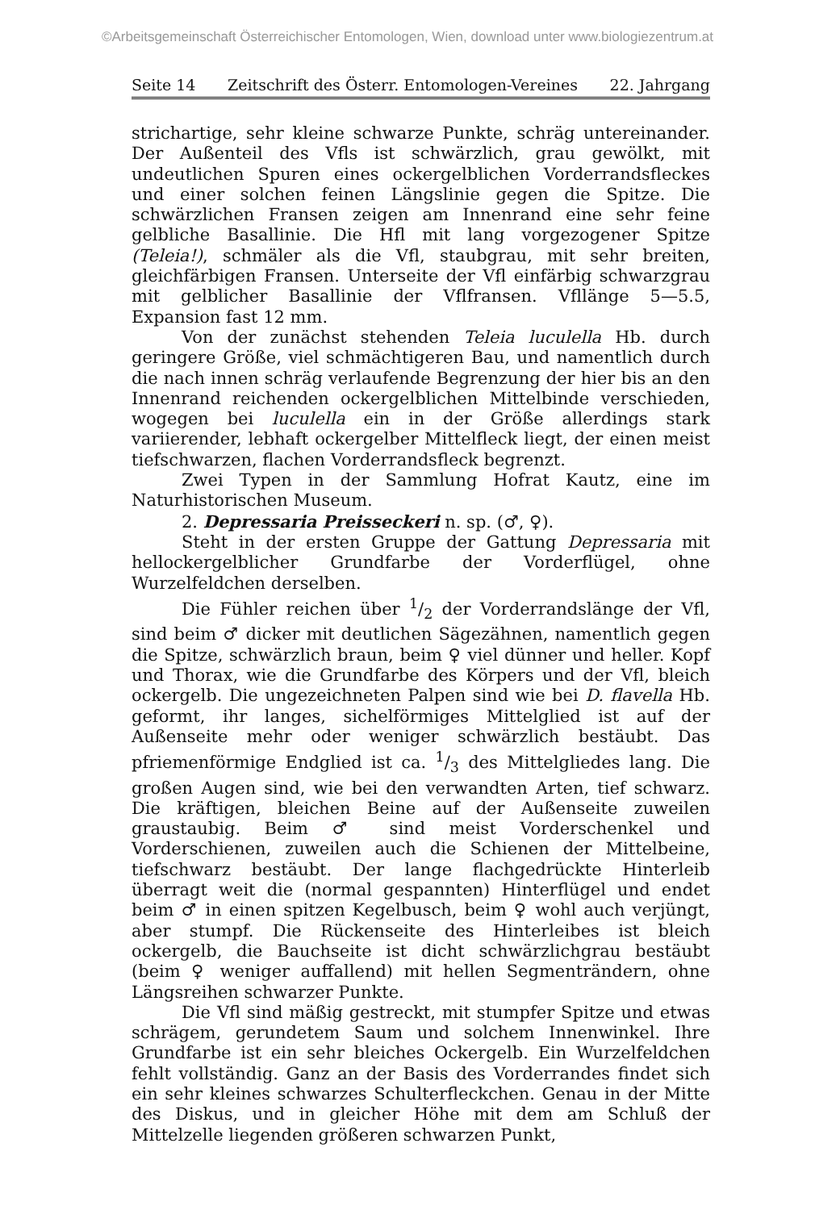©Arbeitsgemeinschaft Österreichischer Entomologen, Wien, download unter www.biologiezentrum.at
Seite 14 Zeitschrift des Österr. Entomologen-Vereines 22. Jahrgang
strichartige, sehr kleine schwarze Punkte, schräg untereinander. Der Außenteil des Vfls ist schwärzlich, grau gewölkt, mit undeutlichen Spuren eines ockergelblichen Vorderrandsfleckes und einer solchen feinen Längslinie gegen die Spitze. Die schwärzlichen Fransen zeigen am Innenrand eine sehr feine gelbliche Basallinie. Die Hfl mit lang vorgezogener Spitze (Teleia!), schmäler als die Vfl, staubgrau, mit sehr breiten, gleichfärbigen Fransen. Unterseite der Vfl einfärbig schwarzgrau mit gelblicher Basallinie der Vflfransen. Vfllänge 5—5.5, Expansion fast 12 mm.
Von der zunächst stehenden Teleia luculella Hb. durch geringere Größe, viel schmächtigeren Bau, und namentlich durch die nach innen schräg verlaufende Begrenzung der hier bis an den Innenrand reichenden ockergelblichen Mittelbinde verschieden, wogegen bei luculella ein in der Größe allerdings stark variierender, lebhaft ockergelber Mittelfleck liegt, der einen meist tiefschwarzen, flachen Vorderrandsfleck begrenzt.
Zwei Typen in der Sammlung Hofrat Kautz, eine im Naturhistorischen Museum.
2. Depressaria Preisseckeri n. sp. (♂, ♀).
Steht in der ersten Gruppe der Gattung Depressaria mit hellockergelblicher Grundfarbe der Vorderflügel, ohne Wurzelfeldchen derselben.
Die Fühler reichen über 1/2 der Vorderrandslänge der Vfl, sind beim ♂ dicker mit deutlichen Sägezähnen, namentlich gegen die Spitze, schwärzlich braun, beim ♀ viel dünner und heller. Kopf und Thorax, wie die Grundfarbe des Körpers und der Vfl, bleich ockergelb. Die ungezeichneten Palpen sind wie bei D. flavella Hb. geformt, ihr langes, sichelförmiges Mittelglied ist auf der Außenseite mehr oder weniger schwärzlich bestäubt. Das pfriemenförmige Endglied ist ca. 1/3 des Mittelgliedes lang. Die großen Augen sind, wie bei den verwandten Arten, tief schwarz. Die kräftigen, bleichen Beine auf der Außenseite zuweilen graustaubig. Beim ♂ sind meist Vorderschenkel und Vorderschienen, zuweilen auch die Schienen der Mittelbeine, tiefschwarz bestäubt. Der lange flachgedrückte Hinterleib überragt weit die (normal gespannten) Hinterflügel und endet beim ♂ in einen spitzen Kegelbusch, beim ♀ wohl auch verjüngt, aber stumpf. Die Rückenseite des Hinterleibes ist bleich ockergelb, die Bauchseite ist dicht schwärzlichgrau bestäubt (beim ♀ weniger auffallend) mit hellen Segmenträndern, ohne Längsreihen schwarzer Punkte.
Die Vfl sind mäßig gestreckt, mit stumpfer Spitze und etwas schrägem, gerundetem Saum und solchem Innenwinkel. Ihre Grundfarbe ist ein sehr bleiches Ockergelb. Ein Wurzelfeldchen fehlt vollständig. Ganz an der Basis des Vorderrandes findet sich ein sehr kleines schwarzes Schulterfleckchen. Genau in der Mitte des Diskus, und in gleicher Höhe mit dem am Schluß der Mittelzelle liegenden größeren schwarzen Punkt,